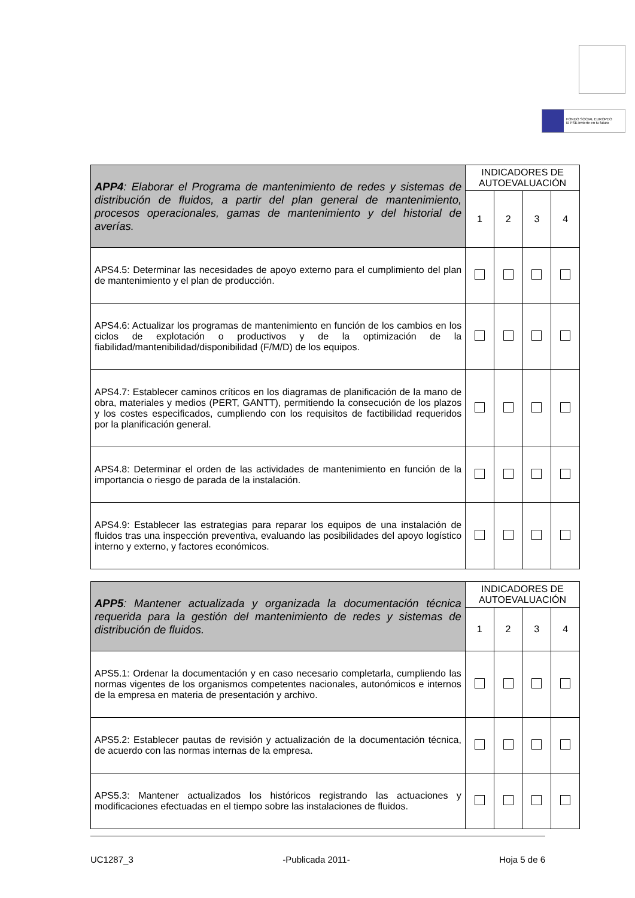FONDO SOCIAL EUROPEO
El FSE invierte en tu futuro
| APP4 : Elaborar el Programa de mantenimiento de redes y sistemas de distribución de fluidos, a partir del plan general de mantenimiento, procesos operacionales, gamas de mantenimiento y del historial de averías. | INDICADORES DE AUTOEVALUACIÓN | | | |
| | 1 | 2 | 3 | 4 |
| APS4.5: Determinar las necesidades de apoyo externo para el cumplimiento del plan de mantenimiento y el plan de producción. | | | | |
| APS4.6: Actualizar los programas de mantenimiento en función de los cambios en los ciclos de explotación o productivos y de la optimización de la fiabilidad/mantenibilidad/disponibilidad (F/M/D) de los equipos. | | | | |
| APS4.7: Establecer caminos críticos en los diagramas de planificación de la mano de obra, materiales y medios (PERT, GANTT), permitiendo la consecución de los plazos y los costes especificados, cumpliendo con los requisitos de factibilidad requeridos por la planificación general. | | | | |
| APS4.8: Determinar el orden de las actividades de mantenimiento en función de la importancia o riesgo de parada de la instalación. | | | | |
| APS4.9: Establecer las estrategias para reparar los equipos de una instalación de fluidos tras una inspección preventiva, evaluando las posibilidades del apoyo logístico interno y externo, y factores económicos. | | | | |
| APP5 : Mantener actualizada y organizada la documentación técnica requerida para la gestión del mantenimiento de redes y sistemas de distribución de fluidos. | INDICADORES DE AUTOEVALUACIÓN | | | |
| | 1 | 2 | 3 | 4 |
| APS5.1: Ordenar la documentación y en caso necesario completarla, cumpliendo las normas vigentes de los organismos competentes nacionales, autonómicos e internos de la empresa en materia de presentación y archivo. | | | | |
| APS5.2: Establecer pautas de revisión y actualización de la documentación técnica, de acuerdo con las normas internas de la empresa. | | | | |
| APS5.3: Mantener actualizados los históricos registrando las actuaciones y modificaciones efectuadas en el tiempo sobre las instalaciones de fluidos. | | | | |
UC1287_3 -Publicada 2011- Hoja 5 de 6